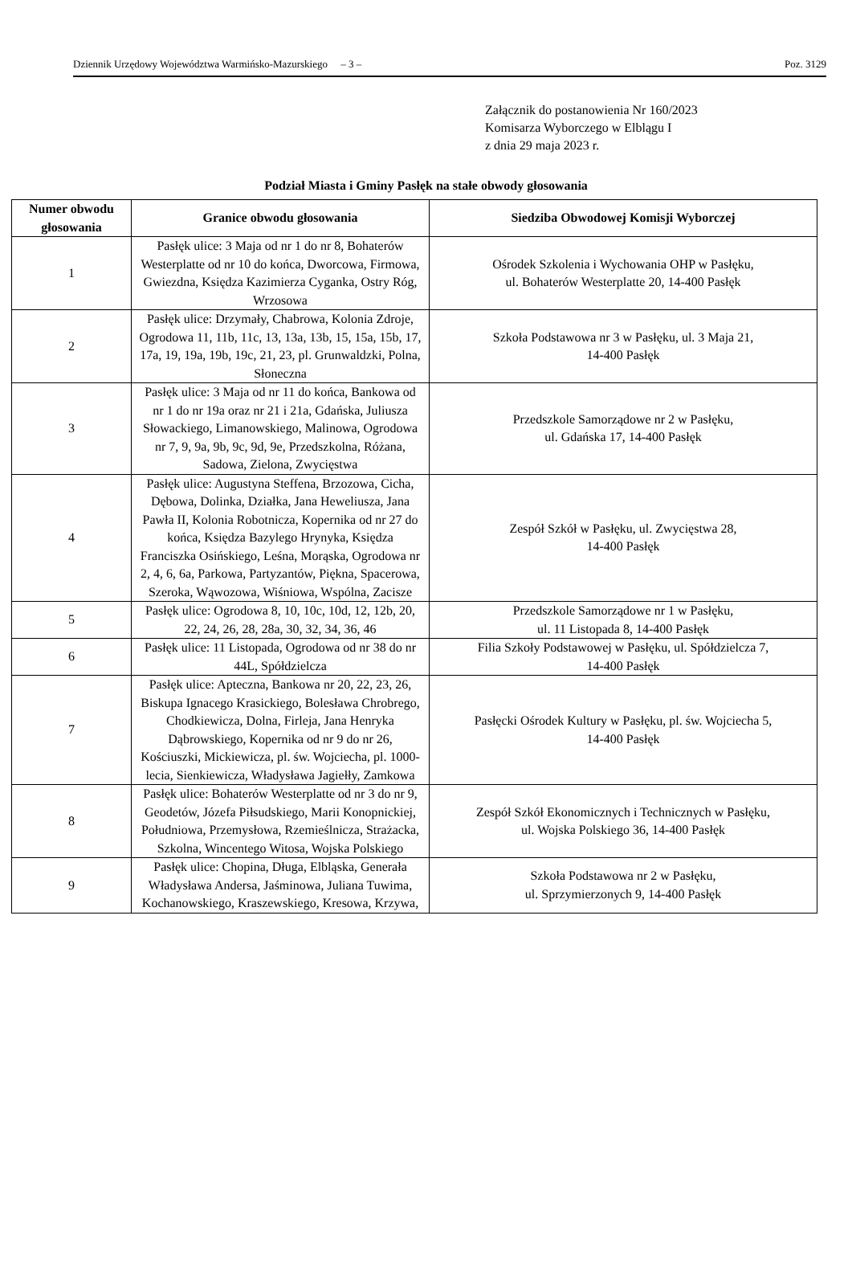Dziennik Urzędowy Województwa Warmińsko-Mazurskiego – 3 – Poz. 3129
Załącznik do postanowienia Nr 160/2023
Komisarza Wyborczego w Elblągu I
z dnia 29 maja 2023 r.
Podział Miasta i Gminy Pasłęk na stałe obwody głosowania
| Numer obwodu głosowania | Granice obwodu głosowania | Siedziba Obwodowej Komisji Wyborczej |
| --- | --- | --- |
| 1 | Pasłęk ulice: 3 Maja od nr 1 do nr 8, Bohaterów Westerplatte od nr 10 do końca, Dworcowa, Firmowa, Gwiezdna, Księdza Kazimierza Cyganka, Ostry Róg, Wrzosowa | Ośrodek Szkolenia i Wychowania OHP w Pasłęku, ul. Bohaterów Westerplatte 20, 14-400 Pasłęk |
| 2 | Pasłęk ulice: Drzymały, Chabrowa, Kolonia Zdroje, Ogrodowa 11, 11b, 11c, 13, 13a, 13b, 15, 15a, 15b, 17, 17a, 19, 19a, 19b, 19c, 21, 23, pl. Grunwaldzki, Polna, Słoneczna | Szkoła Podstawowa nr 3 w Pasłęku, ul. 3 Maja 21, 14-400 Pasłęk |
| 3 | Pasłęk ulice: 3 Maja od nr 11 do końca, Bankowa od nr 1 do nr 19a oraz nr 21 i 21a, Gdańska, Juliusza Słowackiego, Limanowskiego, Malinowa, Ogrodowa nr 7, 9, 9a, 9b, 9c, 9d, 9e, Przedszkolna, Różana, Sadowa, Zielona, Zwycięstwa | Przedszkole Samorządowe nr 2 w Pasłęku, ul. Gdańska 17, 14-400 Pasłęk |
| 4 | Pasłęk ulice: Augustyna Steffena, Brzozowa, Cicha, Dębowa, Dolinka, Działka, Jana Heweliusza, Jana Pawła II, Kolonia Robotnicza, Kopernika od nr 27 do końca, Księdza Bazylego Hrynyka, Księdza Franciszka Osińskiego, Leśna, Morąska, Ogrodowa nr 2, 4, 6, 6a, Parkowa, Partyzantów, Piękna, Spacerowa, Szeroka, Wąwozowa, Wiśniowa, Wspólna, Zacisze | Zespół Szkół w Pasłęku, ul. Zwycięstwa 28, 14-400 Pasłęk |
| 5 | Pasłęk ulice: Ogrodowa 8, 10, 10c, 10d, 12, 12b, 20, 22, 24, 26, 28, 28a, 30, 32, 34, 36, 46 | Przedszkole Samorządowe nr 1 w Pasłęku, ul. 11 Listopada 8, 14-400 Pasłęk |
| 6 | Pasłęk ulice: 11 Listopada, Ogrodowa od nr 38 do nr 44L, Spółdzielcza | Filia Szkoły Podstawowej w Pasłęku, ul. Spółdzielcza 7, 14-400 Pasłęk |
| 7 | Pasłęk ulice: Apteczna, Bankowa nr 20, 22, 23, 26, Biskupa Ignacego Krasickiego, Bolesława Chrobrego, Chodkiewicza, Dolna, Firleja, Jana Henryka Dąbrowskiego, Kopernika od nr 9 do nr 26, Kościuszki, Mickiewicza, pl. św. Wojciecha, pl. 1000-lecia, Sienkiewicza, Władysława Jagiełły, Zamkowa | Pasłęcki Ośrodek Kultury w Pasłęku, pl. św. Wojciecha 5, 14-400 Pasłęk |
| 8 | Pasłęk ulice: Bohaterów Westerplatte od nr 3 do nr 9, Geodetów, Józefa Piłsudskiego, Marii Konopnickiej, Południowa, Przemysłowa, Rzemieślnicza, Strażacka, Szkolna, Wincentego Witosa, Wojska Polskiego | Zespół Szkół Ekonomicznych i Technicznych w Pasłęku, ul. Wojska Polskiego 36, 14-400 Pasłęk |
| 9 | Pasłęk ulice: Chopina, Długa, Elbląska, Generała Władysława Andersa, Jaśminowa, Juliana Tuwima, Kochanowskiego, Kraszewskiego, Kresowa, Krzywa, | Szkoła Podstawowa nr 2 w Pasłęku, ul. Sprzymierzonych 9, 14-400 Pasłęk |